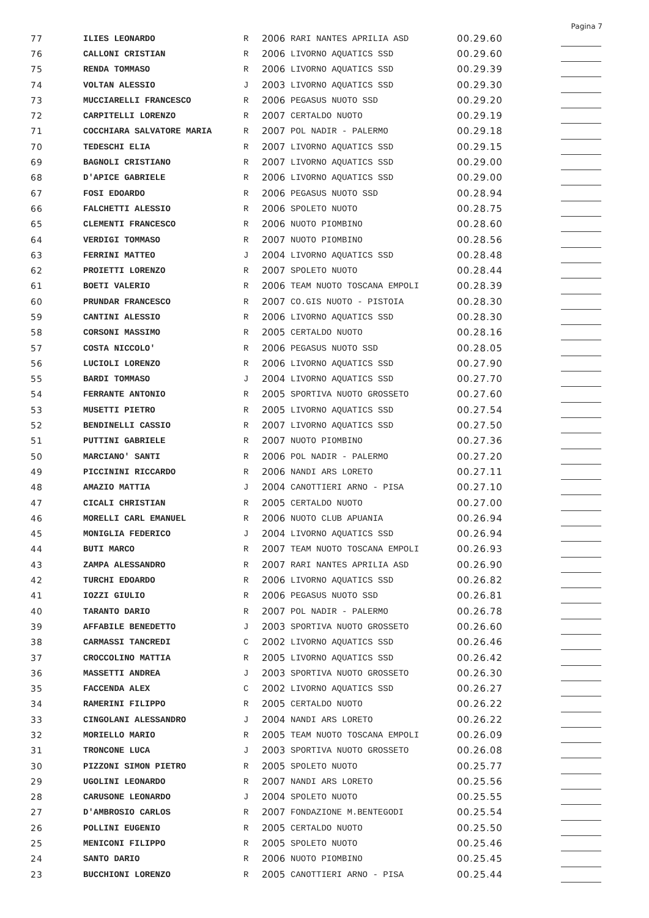Pagina 7
| 77 | ILIES LEONARDO | R | 2006 | RARI NANTES APRILIA ASD | 00.29.60 | |
| 76 | CALLONI CRISTIAN | R | 2006 | LIVORNO AQUATICS SSD | 00.29.60 | |
| 75 | RENDA TOMMASO | R | 2006 | LIVORNO AQUATICS SSD | 00.29.39 | |
| 74 | VOLTAN ALESSIO | J | 2003 | LIVORNO AQUATICS SSD | 00.29.30 | |
| 73 | MUCCIARELLI FRANCESCO | R | 2006 | PEGASUS NUOTO SSD | 00.29.20 | |
| 72 | CARPITELLI LORENZO | R | 2007 | CERTALDO NUOTO | 00.29.19 | |
| 71 | COCCHIARA SALVATORE MARIA | R | 2007 | POL NADIR - PALERMO | 00.29.18 | |
| 70 | TEDESCHI ELIA | R | 2007 | LIVORNO AQUATICS SSD | 00.29.15 | |
| 69 | BAGNOLI CRISTIANO | R | 2007 | LIVORNO AQUATICS SSD | 00.29.00 | |
| 68 | D'APICE GABRIELE | R | 2006 | LIVORNO AQUATICS SSD | 00.29.00 | |
| 67 | FOSI EDOARDO | R | 2006 | PEGASUS NUOTO SSD | 00.28.94 | |
| 66 | FALCHETTI ALESSIO | R | 2006 | SPOLETO NUOTO | 00.28.75 | |
| 65 | CLEMENTI FRANCESCO | R | 2006 | NUOTO PIOMBINO | 00.28.60 | |
| 64 | VERDIGI TOMMASO | R | 2007 | NUOTO PIOMBINO | 00.28.56 | |
| 63 | FERRINI MATTEO | J | 2004 | LIVORNO AQUATICS SSD | 00.28.48 | |
| 62 | PROIETTI LORENZO | R | 2007 | SPOLETO NUOTO | 00.28.44 | |
| 61 | BOETI VALERIO | R | 2006 | TEAM NUOTO TOSCANA EMPOLI | 00.28.39 | |
| 60 | PRUNDAR FRANCESCO | R | 2007 | CO.GIS NUOTO - PISTOIA | 00.28.30 | |
| 59 | CANTINI ALESSIO | R | 2006 | LIVORNO AQUATICS SSD | 00.28.30 | |
| 58 | CORSONI MASSIMO | R | 2005 | CERTALDO NUOTO | 00.28.16 | |
| 57 | COSTA NICCOLO' | R | 2006 | PEGASUS NUOTO SSD | 00.28.05 | |
| 56 | LUCIOLI LORENZO | R | 2006 | LIVORNO AQUATICS SSD | 00.27.90 | |
| 55 | BARDI TOMMASO | J | 2004 | LIVORNO AQUATICS SSD | 00.27.70 | |
| 54 | FERRANTE ANTONIO | R | 2005 | SPORTIVA NUOTO GROSSETO | 00.27.60 | |
| 53 | MUSETTI PIETRO | R | 2005 | LIVORNO AQUATICS SSD | 00.27.54 | |
| 52 | BENDINELLI CASSIO | R | 2007 | LIVORNO AQUATICS SSD | 00.27.50 | |
| 51 | PUTTINI GABRIELE | R | 2007 | NUOTO PIOMBINO | 00.27.36 | |
| 50 | MARCIANO' SANTI | R | 2006 | POL NADIR - PALERMO | 00.27.20 | |
| 49 | PICCININI RICCARDO | R | 2006 | NANDI ARS LORETO | 00.27.11 | |
| 48 | AMAZIO MATTIA | J | 2004 | CANOTTIERI ARNO - PISA | 00.27.10 | |
| 47 | CICALI CHRISTIAN | R | 2005 | CERTALDO NUOTO | 00.27.00 | |
| 46 | MORELLI CARL EMANUEL | R | 2006 | NUOTO CLUB APUANIA | 00.26.94 | |
| 45 | MONIGLIA FEDERICO | J | 2004 | LIVORNO AQUATICS SSD | 00.26.94 | |
| 44 | BUTI MARCO | R | 2007 | TEAM NUOTO TOSCANA EMPOLI | 00.26.93 | |
| 43 | ZAMPA ALESSANDRO | R | 2007 | RARI NANTES APRILIA ASD | 00.26.90 | |
| 42 | TURCHI EDOARDO | R | 2006 | LIVORNO AQUATICS SSD | 00.26.82 | |
| 41 | IOZZI GIULIO | R | 2006 | PEGASUS NUOTO SSD | 00.26.81 | |
| 40 | TARANTO DARIO | R | 2007 | POL NADIR - PALERMO | 00.26.78 | |
| 39 | AFFABILE BENEDETTO | J | 2003 | SPORTIVA NUOTO GROSSETO | 00.26.60 | |
| 38 | CARMASSI TANCREDI | C | 2002 | LIVORNO AQUATICS SSD | 00.26.46 | |
| 37 | CROCCOLINO MATTIA | R | 2005 | LIVORNO AQUATICS SSD | 00.26.42 | |
| 36 | MASSETTI ANDREA | J | 2003 | SPORTIVA NUOTO GROSSETO | 00.26.30 | |
| 35 | FACCENDA ALEX | C | 2002 | LIVORNO AQUATICS SSD | 00.26.27 | |
| 34 | RAMERINI FILIPPO | R | 2005 | CERTALDO NUOTO | 00.26.22 | |
| 33 | CINGOLANI ALESSANDRO | J | 2004 | NANDI ARS LORETO | 00.26.22 | |
| 32 | MORIELLO MARIO | R | 2005 | TEAM NUOTO TOSCANA EMPOLI | 00.26.09 | |
| 31 | TRONCONE LUCA | J | 2003 | SPORTIVA NUOTO GROSSETO | 00.26.08 | |
| 30 | PIZZONI SIMON PIETRO | R | 2005 | SPOLETO NUOTO | 00.25.77 | |
| 29 | UGOLINI LEONARDO | R | 2007 | NANDI ARS LORETO | 00.25.56 | |
| 28 | CARUSONE LEONARDO | J | 2004 | SPOLETO NUOTO | 00.25.55 | |
| 27 | D'AMBROSIO CARLOS | R | 2007 | FONDAZIONE M.BENTEGODI | 00.25.54 | |
| 26 | POLLINI EUGENIO | R | 2005 | CERTALDO NUOTO | 00.25.50 | |
| 25 | MENICONI FILIPPO | R | 2005 | SPOLETO NUOTO | 00.25.46 | |
| 24 | SANTO DARIO | R | 2006 | NUOTO PIOMBINO | 00.25.45 | |
| 23 | BUCCHIONI LORENZO | R | 2005 | CANOTTIERI ARNO - PISA | 00.25.44 | |